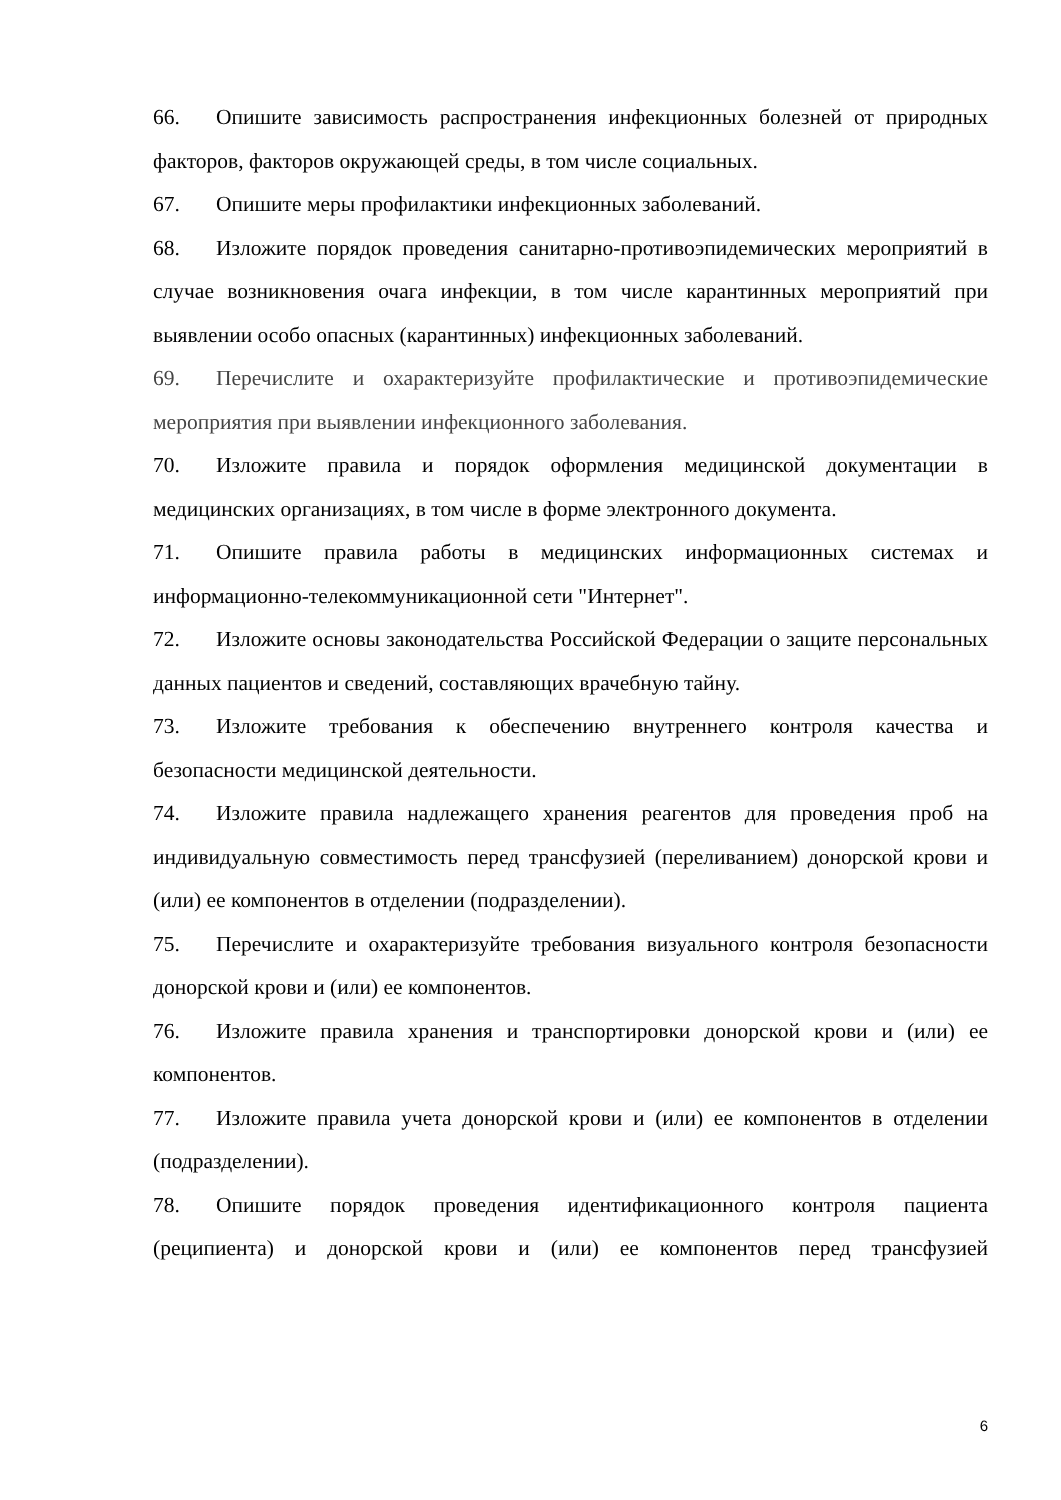66. Опишите зависимость распространения инфекционных болезней от природных факторов, факторов окружающей среды, в том числе социальных.
67. Опишите меры профилактики инфекционных заболеваний.
68. Изложите порядок проведения санитарно-противоэпидемических мероприятий в случае возникновения очага инфекции, в том числе карантинных мероприятий при выявлении особо опасных (карантинных) инфекционных заболеваний.
69. Перечислите и охарактеризуйте профилактические и противоэпидемические мероприятия при выявлении инфекционного заболевания.
70. Изложите правила и порядок оформления медицинской документации в медицинских организациях, в том числе в форме электронного документа.
71. Опишите правила работы в медицинских информационных системах и информационно-телекоммуникационной сети "Интернет".
72. Изложите основы законодательства Российской Федерации о защите персональных данных пациентов и сведений, составляющих врачебную тайну.
73. Изложите требования к обеспечению внутреннего контроля качества и безопасности медицинской деятельности.
74. Изложите правила надлежащего хранения реагентов для проведения проб на индивидуальную совместимость перед трансфузией (переливанием) донорской крови и (или) ее компонентов в отделении (подразделении).
75. Перечислите и охарактеризуйте требования визуального контроля безопасности донорской крови и (или) ее компонентов.
76. Изложите правила хранения и транспортировки донорской крови и (или) ее компонентов.
77. Изложите правила учета донорской крови и (или) ее компонентов в отделении (подразделении).
78. Опишите порядок проведения идентификационного контроля пациента (реципиента) и донорской крови и (или) ее компонентов перед трансфузией
6